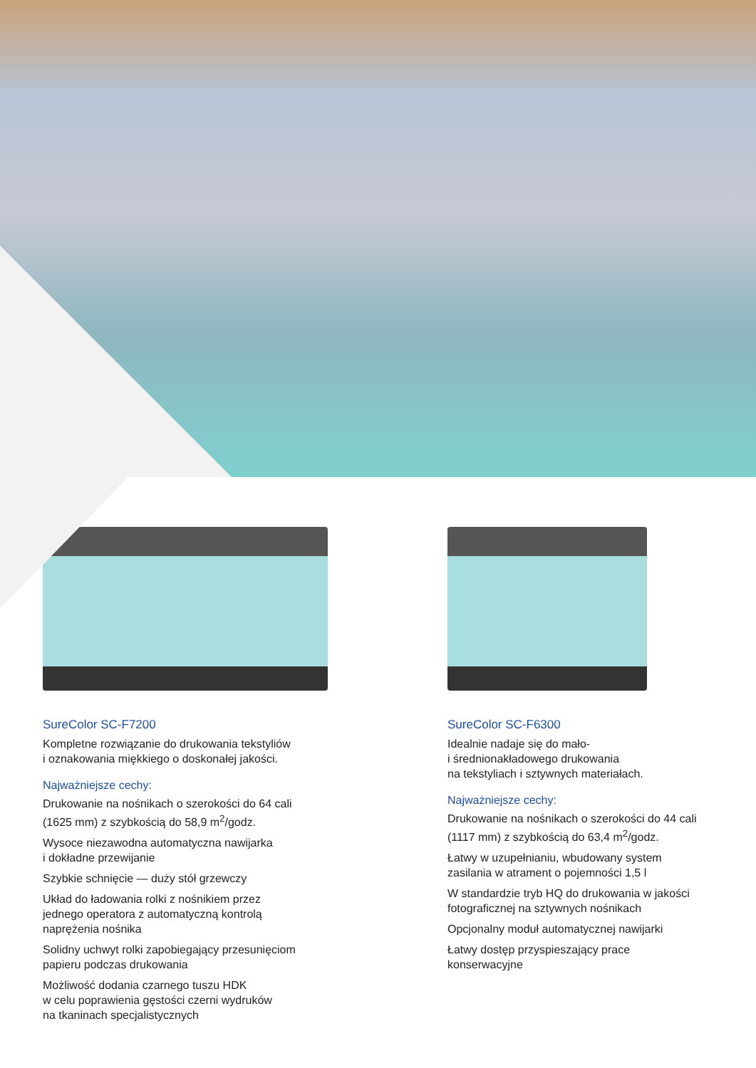SureColor SC-F7200
Kompletne rozwiązanie do drukowania tekstyliów
i oznakowania miękkiego o doskonałej jakości.
Najważniejsze cechy:
Drukowanie na nośnikach o szerokości do 64 cali
(1625 mm) z szybkością do 58,9 m<sup>2</sup>/godz.
Wysoce niezawodna automatyczna nawijarka
i dokładne przewijanie
Szybkie schnięcie — duży stół grzewczy
Układ do ładowania rolki z nośnikiem przez
jednego operatora z automatyczną kontrolą
naprężenia nośnika
Solidny uchwyt rolki zapobiegający przesunięciom
papieru podczas drukowania
Możliwość dodania czarnego tuszu HDK
w celu poprawienia gęstości czerni wydruków
na tkaninach specjalistycznych
SureColor SC-F6300
Idealnie nadaje się do mało-
i średnionakładowego drukowania
na tekstyliach i sztywnych materiałach.
Najważniejsze cechy:
Drukowanie na nośnikach o szerokości do 44 cali
(1117 mm) z szybkością do 63,4 m<sup>2</sup>/godz.
Łatwy w uzupełnianiu, wbudowany system
zasilania w atrament o pojemności 1,5 l
W standardzie tryb HQ do drukowania w jakości
fotograficznej na sztywnych nośnikach
Opcjonalny moduł automatycznej nawijarki
Łatwy dostęp przyspieszający prace
konserwacyjne